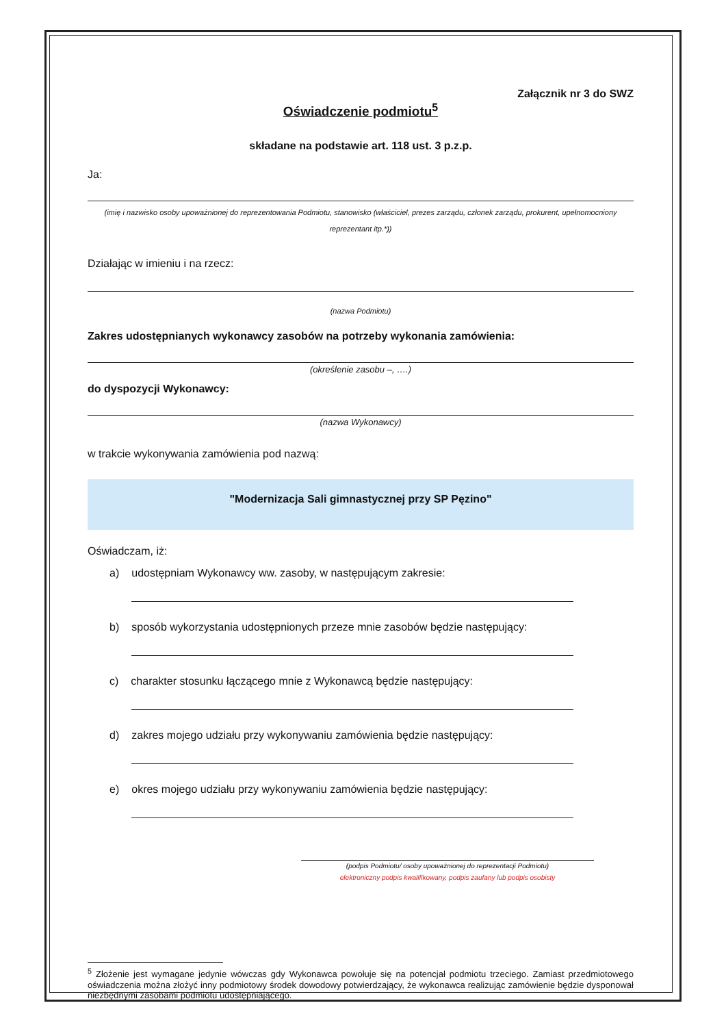Załącznik nr 3 do SWZ
Oświadczenie podmiotu<sup>5</sup>
składane na podstawie art. 118 ust. 3 p.z.p.
Ja:
(imię i nazwisko osoby upoważnionej do reprezentowania Podmiotu, stanowisko (właściciel, prezes zarządu, członek zarządu, prokurent, upełnomocniony reprezentant itp.*))
Działając w imieniu i na rzecz:
(nazwa Podmiotu)
Zakres udostępnianych wykonawcy zasobów na potrzeby wykonania zamówienia:
(określenie zasobu –, ….)
do dyspozycji Wykonawcy:
(nazwa Wykonawcy)
w trakcie wykonywania zamówienia pod nazwą:
"Modernizacja Sali gimnastycznej przy SP Pęzino"
Oświadczam, iż:
a) udostępniam Wykonawcy ww. zasoby, w następującym zakresie:
b) sposób wykorzystania udostępnionych przeze mnie zasobów będzie następujący:
c) charakter stosunku łączącego mnie z Wykonawcą będzie następujący:
d) zakres mojego udziału przy wykonywaniu zamówienia będzie następujący:
e) okres mojego udziału przy wykonywaniu zamówienia będzie następujący:
(podpis Podmiotu/ osoby upoważnionej do reprezentacji Podmiotu)
elektroniczny podpis kwalifikowany, podpis zaufany lub podpis osobisty
<sup>5</sup> Złożenie jest wymagane jedynie wówczas gdy Wykonawca powołuje się na potencjał podmiotu trzeciego. Zamiast przedmiotowego oświadczenia można złożyć inny podmiotowy środek dowodowy potwierdzający, że wykonawca realizując zamówienie będzie dysponował niezbędnymi zasobami podmiotu udostępniającego.